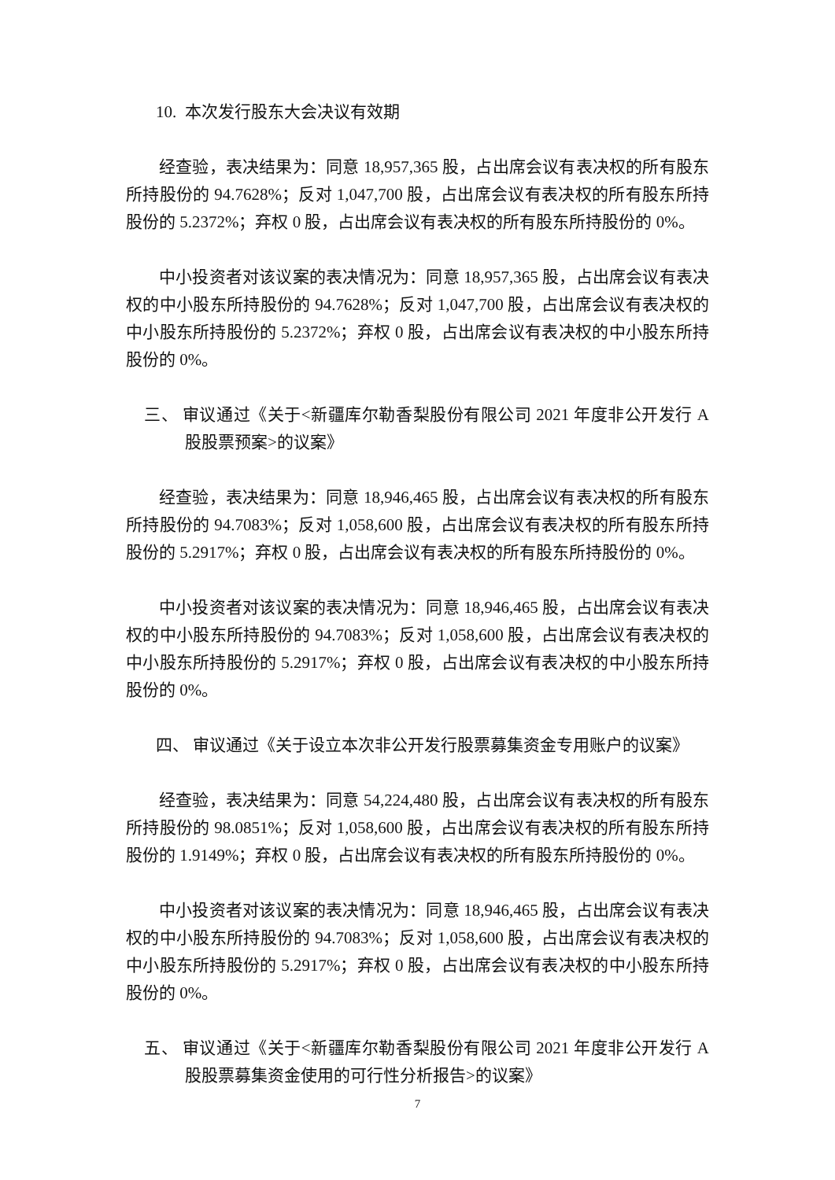10. 本次发行股东大会决议有效期
经查验，表决结果为：同意 18,957,365 股，占出席会议有表决权的所有股东所持股份的 94.7628%；反对 1,047,700 股，占出席会议有表决权的所有股东所持股份的 5.2372%；弃权 0 股，占出席会议有表决权的所有股东所持股份的 0%。
中小投资者对该议案的表决情况为：同意 18,957,365 股，占出席会议有表决权的中小股东所持股份的 94.7628%；反对 1,047,700 股，占出席会议有表决权的中小股东所持股份的 5.2372%；弃权 0 股，占出席会议有表决权的中小股东所持股份的 0%。
三、 审议通过《关于<新疆库尔勒香梨股份有限公司 2021 年度非公开发行 A 股股票预案>的议案》
经查验，表决结果为：同意 18,946,465 股，占出席会议有表决权的所有股东所持股份的 94.7083%；反对 1,058,600 股，占出席会议有表决权的所有股东所持股份的 5.2917%；弃权 0 股，占出席会议有表决权的所有股东所持股份的 0%。
中小投资者对该议案的表决情况为：同意 18,946,465 股，占出席会议有表决权的中小股东所持股份的 94.7083%；反对 1,058,600 股，占出席会议有表决权的中小股东所持股份的 5.2917%；弃权 0 股，占出席会议有表决权的中小股东所持股份的 0%。
四、 审议通过《关于设立本次非公开发行股票募集资金专用账户的议案》
经查验，表决结果为：同意 54,224,480 股，占出席会议有表决权的所有股东所持股份的 98.0851%；反对 1,058,600 股，占出席会议有表决权的所有股东所持股份的 1.9149%；弃权 0 股，占出席会议有表决权的所有股东所持股份的 0%。
中小投资者对该议案的表决情况为：同意 18,946,465 股，占出席会议有表决权的中小股东所持股份的 94.7083%；反对 1,058,600 股，占出席会议有表决权的中小股东所持股份的 5.2917%；弃权 0 股，占出席会议有表决权的中小股东所持股份的 0%。
五、 审议通过《关于<新疆库尔勒香梨股份有限公司 2021 年度非公开发行 A 股股票募集资金使用的可行性分析报告>的议案》
7